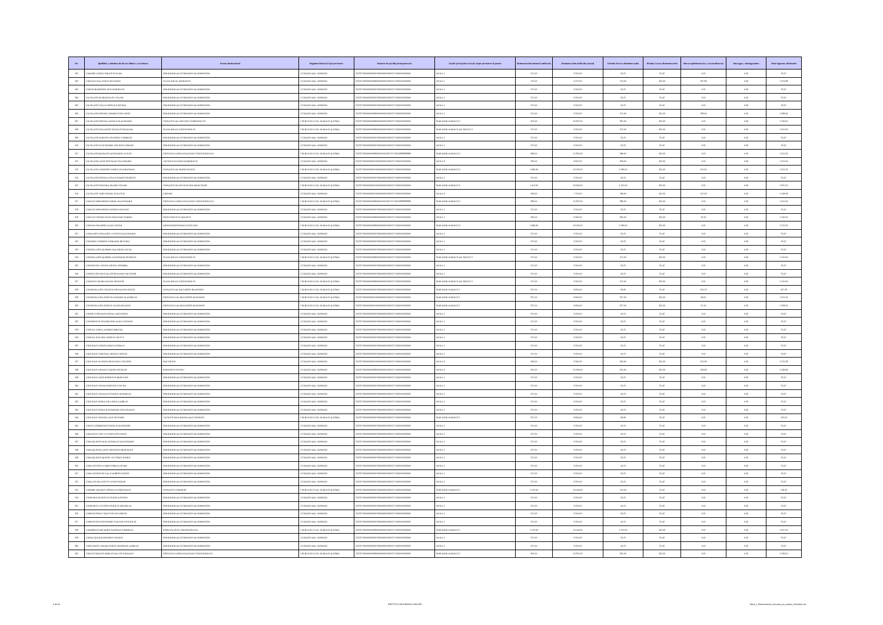| No. | Apellidos y nombres de los servidores y servidoras | Puesto Institucional | Regimen laboral al que pertenece | Número de partida presupuestaria | Grado jerárquico o escala al que pertenece el puesto | Remuneración mensual unificada | Remuneración unificada (anual) | Décimo Tercera Remuneración | Décima Cuarta Remuneración | Horas suplementarias y extraordinarias | Encargos y subrogaciones | Total ingresos adicionales |
| --- | --- | --- | --- | --- | --- | --- | --- | --- | --- | --- | --- | --- |
| 301 | CEDEÑO LOOR CARLOS STEVEN | OPERADOR DE ACABADOS DE IMPRESION | 2.CODIGO DEL TRABAJO | 20220720000000008700000000500051170000100000000 | NIVEL 5 | 675,00 | 8.100,00 | 56,25 | 35,42 | 0,00 | 0,00 | 91,67 |
| 302 | CEPEDA COLLANTES RICARDO | AUXILIAR DE IMPRENTA | 2.CODIGO DEL TRABAJO | 20220720000000008600000000100051170000100000000 | NIVEL 1 | 531,00 | 6.372,00 | 531,00 | 425,00 | 297,88 | 0,00 | 1.253,88 |
| 303 | CERON BURBANO ANA MARIHTZA | OPERADOR DE ACABADOS DE IMPRESION | 2.CODIGO DEL TRABAJO | 20220720000000008700000000500051170000100000000 | NIVEL 5 | 675,00 | 8.100,00 | 56,25 | 35,42 | 0,00 | 0,00 | 91,67 |
| 304 | CEVALLOS ALMEIDA KATY PILAR | OPERADOR DE ACABADOS DE IMPRESION | 2.CODIGO DEL TRABAJO | 20220720000000008700000000500051170000100000000 | NIVEL 5 | 675,00 | 8.100,00 | 56,25 | 35,42 | 0,00 | 0,00 | 91,67 |
| 305 | CEVALLOS CALLE PRISCILA NICOLE | OPERADOR DE ACABADOS DE IMPRESION | 2.CODIGO DEL TRABAJO | 20220720000000008700000000500051170000100000000 | NIVEL 5 | 675,00 | 8.100,00 | 56,25 | 35,42 | 0,00 | 0,00 | 91,67 |
| 306 | CEVALLOS ESPINEL ANDRES SANTIAGO | OPERADOR DE ACABADOS DE IMPRESION | 2.CODIGO DEL TRABAJO | 20220720000000008600000000100051170000200000000 | NIVEL 5 | 675,00 | 8.100,00 | 675,00 | 425,00 | 388,64 | 0,00 | 1.488,64 |
| 307 | CEVALLOS ESPINEL DANILO ALEJANDRO | ANALISTA DE GESTION CORPORATIVA | 1.SERVICIO CIVIL PUBLICO (LOSEP) | 20220720000000008600000000100051170000100000000 | SERVIDOR PUBLICO 2 | 901,00 | 10.812,00 | 901,00 | 425,00 | 0,00 | 0,00 | 1.326,00 |
| 308 | CEVALLOS GALLEGOS NATALIA SOLEDAD | AUXILIAR EN CARTOGRAFIA | 1.SERVICIO CIVIL PUBLICO (LOSEP) | 20220720000000008600000000100051170000100000000 | SERVIDOR PUBLICO DE APOYO 3 | 675,00 | 8.100,00 | 675,00 | 425,00 | 0,00 | 0,00 | 1.100,00 |
| 309 | CEVALLOS GERMAN ANTHONY FABRICIO | OPERADOR DE ACABADOS DE IMPRESION | 2.CODIGO DEL TRABAJO | 20220720000000008700000000500051170000100000000 | NIVEL 5 | 675,00 | 8.100,00 | 56,25 | 35,42 | 0,00 | 0,00 | 91,67 |
| 310 | CEVALLOS GUACHAMIN TATIANA LORENA | OPERADOR DE ACABADOS DE IMPRESION | 2.CODIGO DEL TRABAJO | 20220720000000008700000000500051170000100000000 | NIVEL 5 | 675,00 | 8.100,00 | 56,25 | 35,42 | 0,00 | 0,00 | 91,67 |
| 311 | CEVALLOS HIDALGO LEONARDO FLAVIO | ASISTENTE ESPECIALIZADO CARTOGRAFIA II | 1.SERVICIO CIVIL PUBLICO (LOSEP) | 20220720000000008600001001000711700202888888888 | SERVIDOR PUBLICO 3 | 986,00 | 11.832,00 | 986,00 | 425,00 | 0,00 | 0,00 | 1.411,00 |
| 312 | CEVALLOS LEMA OSWALDO ALEJANDRO | TECNICO EN MANTENIMIENTO | 2.CODIGO DEL TRABAJO | 20220720000000001000000000100051170000100000000 | NIVEL 9 | 826,00 | 9.912,00 | 826,00 | 425,00 | 0,00 | 0,00 | 1.251,00 |
| 313 | CEVALLOS LONDOÑO MARITZA FERNANDA | ANALISTA DE PRESUPUESTO | 1.SERVICIO CIVIL PUBLICO (LOSEP) | 20220720000000001000000000100051170000100000000 | SERVIDOR PUBLICO 4 | 1.086,00 | 13.032,00 | 1.086,00 | 425,00 | 100,20 | 0,00 | 1.611,20 |
| 314 | CEVALLOS PORTILLA ALEXANDRA PATRICIA | OPERADOR DE ACABADOS DE IMPRESION | 2.CODIGO DEL TRABAJO | 20220720000000008700000000500051170000100000000 | NIVEL 5 | 675,00 | 8.100,00 | 56,25 | 35,42 | 0,00 | 0,00 | 91,67 |
| 315 | CEVALLOS SANCHEZ PEDRO XAVIER | ANALISTA INVESTIGACION MERCADOS | 1.SERVICIO CIVIL PUBLICO (LOSEP) | 20220720000000001000000000100051170000100000000 | SERVIDOR PUBLICO 6 | 1.412,00 | 16.944,00 | 1.412,00 | 425,00 | 0,00 | 0,00 | 1.837,00 |
| 316 | CEVALLOS TORO ANGEL AUGUSTO | CHOFER | 2.CODIGO DEL TRABAJO | 20220720000000001000000000100051170000100000000 | NIVEL 9 | 596,00 | 7.152,00 | 596,00 | 425,00 | 147,08 | 0,00 | 1.168,08 |
| 317 | CHALCO BARAHONA IRENE ALEXANDRA | ASISTENTE ESPECIALIZADO CARTOGRAFIA II | 1.SERVICIO CIVIL PUBLICO (LOSEP) | 20220720000000008600001001000711700202888888888 | SERVIDOR PUBLICO 3 | 986,00 | 11.832,00 | 986,00 | 425,00 | 0,00 | 0,00 | 1.411,00 |
| 318 | CHALCO BARAHONA MARIA EUGENIA | OPERADOR DE ACABADOS DE IMPRESION | 2.CODIGO DEL TRABAJO | 20220720000000008700000000500051170000100000000 | NIVEL 5 | 675,00 | 8.100,00 | 56,25 | 35,42 | 0,00 | 0,00 | 91,67 |
| 319 | CHALCO SANDOVALIN SEGUNDO ANIBAL | MONTAJISTA PLAQUISTA | 2.CODIGO DEL TRABAJO | 20220720000000008600000000100051170000100000000 | NIVEL 5 | 695,00 | 8.340,00 | 695,00 | 425,00 | 26,10 | 0,00 | 1.146,10 |
| 320 | CHALEN PAZMIÑO JULIO CESAR | DISENADOR PRODUCCION IGM | 1.SERVICIO CIVIL PUBLICO (LOSEP) | 20220720000000008600000000100051170000100000000 | SERVIDOR PUBLICO 4 | 1.086,00 | 13.032,00 | 1.086,00 | 425,00 | 0,00 | 0,00 | 1.511,00 |
| 321 | CHALUISA CHALUISA VIVIANA ALEXANDRA | OPERADOR DE ACABADOS DE IMPRESION | 2.CODIGO DEL TRABAJO | 20220720000000008700000000500051170000100000000 | NIVEL 5 | 675,00 | 8.100,00 | 56,25 | 35,42 | 0,00 | 0,00 | 91,67 |
| 322 | CHAMBA CARRION MARLENE BEATRIZ | OPERADOR DE ACABADOS DE IMPRESION | 2.CODIGO DEL TRABAJO | 20220720000000008700000000500051170000100000000 | NIVEL 5 | 675,00 | 8.100,00 | 56,25 | 35,42 | 0,00 | 0,00 | 91,67 |
| 323 | CHANALUISA QUISHPE EDUARDO DAVID | OPERADOR DE ACABADOS DE IMPRESION | 2.CODIGO DEL TRABAJO | 20220720000000008700000000500051170000100000000 | NIVEL 5 | 675,00 | 8.100,00 | 56,25 | 35,42 | 0,00 | 0,00 | 91,67 |
| 324 | CHANALUISA QUISHPE LEONARDO PATRICIO | AUXILIAR EN CARTOGRAFIA | 1.SERVICIO CIVIL PUBLICO (LOSEP) | 20220720000000008600000000100051170000100000000 | SERVIDOR PUBLICO DE APOYO 3 | 675,00 | 8.100,00 | 675,00 | 425,00 | 0,00 | 0,00 | 1.100,00 |
| 325 | CHANATAXI TUPIZA GRACE MARIBEL | OPERADOR DE ACABADOS DE IMPRESION | 2.CODIGO DEL TRABAJO | 20220720000000008700000000500051170000100000000 | NIVEL 5 | 675,00 | 8.100,00 | 56,25 | 35,42 | 0,00 | 0,00 | 91,67 |
| 326 | CHANCUSIG BUSTILLOS SEGUNDO NICANOR | OPERADOR DE ACABADOS DE IMPRESION | 2.CODIGO DEL TRABAJO | 20220720000000008700000000500051170000100000000 | NIVEL 5 | 675,00 | 8.100,00 | 56,25 | 35,42 | 0,00 | 0,00 | 91,67 |
| 327 | CHANGO FREIRE EDWIN PATRICIO | AUXILIAR EN CARTOGRAFIA | 1.SERVICIO CIVIL PUBLICO (LOSEP) | 20220720000000008600000000100051170000100000000 | SERVIDOR PUBLICO DE APOYO 3 | 675,00 | 8.100,00 | 675,00 | 425,00 | 0,00 | 0,00 | 1.100,00 |
| 328 | CHANGOLUISA CAIZAGUANO DIANA ROCIO | ANALISTA DE RECURSOS HUMANOS | 1.SERVICIO CIVIL PUBLICO (LOSEP) | 20220720000000008700000000500051170000100000000 | SERVIDOR PUBLICO 1 | 817,00 | 9.804,00 | 68,08 | 35,42 | 203,78 | 0,00 | 307,28 |
| 329 | CHANGOLUISA ZAPATA LOURDES ELIZABETH | ASISTENTE DE RECURSOS HUMANOS | 1.SERVICIO CIVIL PUBLICO (LOSEP) | 20220720000000001000000000100051170000100000000 | SERVIDOR PUBLICO 1 | 817,00 | 9.804,00 | 817,00 | 425,00 | 69,61 | 0,00 | 1.311,61 |
| 330 | CHANGOLUISA ZAPATA VILMA PAULINA | ASISTENTE DE RECURSOS HUMANOS | 1.SERVICIO CIVIL PUBLICO (LOSEP) | 20220720000000001000000000100051170000100000000 | SERVIDOR PUBLICO 1 | 817,00 | 9.804,00 | 817,00 | 425,00 | 67,56 | 0,00 | 1.309,56 |
| 331 | CHARCO SISLEMA ANGEL GEOVANNY | OPERADOR DE ACABADOS DE IMPRESION | 2.CODIGO DEL TRABAJO | 20220720000000008700000000500051170000100000000 | NIVEL 5 | 675,00 | 8.100,00 | 56,25 | 35,42 | 0,00 | 0,00 | 91,67 |
| 332 | CHASIPANTA SOLORZANO LEIDY SUSANA | OPERADOR DE ACABADOS DE IMPRESION | 2.CODIGO DEL TRABAJO | 20220720000000008700000000500051170000100000000 | NIVEL 5 | 675,00 | 8.100,00 | 56,25 | 35,42 | 0,00 | 0,00 | 91,67 |
| 333 | CHAVEZ LOPEZ ZAMIRA ABIGAIL | OPERADOR DE ACABADOS DE IMPRESION | 2.CODIGO DEL TRABAJO | 20220720000000008700000000500051170000100000000 | NIVEL 5 | 675,00 | 8.100,00 | 56,25 | 35,42 | 0,00 | 0,00 | 91,67 |
| 334 | CHAVEZ PUETATE HARVEY RUSTY | OPERADOR DE ACABADOS DE IMPRESION | 2.CODIGO DEL TRABAJO | 20220720000000008700000000500051170000100000000 | NIVEL 5 | 675,00 | 8.100,00 | 56,25 | 35,42 | 0,00 | 0,00 | 91,67 |
| 335 | CHICAIZA CANDO ERIKA DANIELA | OPERADOR DE ACABADOS DE IMPRESION | 2.CODIGO DEL TRABAJO | 20220720000000008700000000500051170000100000000 | NIVEL 5 | 675,00 | 8.100,00 | 56,25 | 35,42 | 0,00 | 0,00 | 91,67 |
| 336 | CHICAIZA CARVAJAL MONICA ROCIO | OPERADOR DE ACABADOS DE IMPRESION | 2.CODIGO DEL TRABAJO | 20220720000000008700000000500051170000100000000 | NIVEL 5 | 675,00 | 8.100,00 | 56,25 | 35,42 | 0,00 | 0,00 | 91,67 |
| 337 | CHICAIZA GUAMAN SEGUNDO CACIANO | MECANICO | 2.CODIGO DEL TRABAJO | 20220720000000001000000000100051170000100000000 | NIVEL 9 | 695,00 | 8.340,00 | 695,00 | 425,00 | 150,38 | 0,00 | 1.270,38 |
| 338 | CHICAIZA TIRADO LINDON PATRICIO | PRENSISTA OFFSET | 2.CODIGO DEL TRABAJO | 20220720000000008600000000100051170000100000000 | NIVEL 9 | 855,00 | 10.260,00 | 855,00 | 425,00 | 169,69 | 0,00 | 1.449,69 |
| 339 | CHICAIZA VERA HISBANYA BERYENIS | OPERADOR DE ACABADOS DE IMPRESION | 2.CODIGO DEL TRABAJO | 20220720000000008700000000500051170000100000000 | NIVEL 5 | 675,00 | 8.100,00 | 56,25 | 35,42 | 0,00 | 0,00 | 91,67 |
| 340 | CHICAIZA VINUEZA BRYAN STEVEN | OPERADOR DE ACABADOS DE IMPRESION | 2.CODIGO DEL TRABAJO | 20220720000000008700000000500051170000100000000 | NIVEL 5 | 675,00 | 8.100,00 | 56,25 | 35,42 | 0,00 | 0,00 | 91,67 |
| 341 | CHICAIZA VINUEZA MYRIAM JEANNETH | OPERADOR DE ACABADOS DE IMPRESION | 2.CODIGO DEL TRABAJO | 20220720000000008700000000500051170000100000000 | NIVEL 5 | 675,00 | 8.100,00 | 56,25 | 35,42 | 0,00 | 0,00 | 91,67 |
| 342 | CHICAIZA YANEZ GIULIANA LIZBETH | OPERADOR DE ACABADOS DE IMPRESION | 2.CODIGO DEL TRABAJO | 20220720000000008700000000500051170000100000000 | NIVEL 5 | 675,00 | 8.100,00 | 56,25 | 35,42 | 0,00 | 0,00 | 91,67 |
| 343 | CHICAIZA YANEZ KATHERINE MAGDALENA | OPERADOR DE ACABADOS DE IMPRESION | 2.CODIGO DEL TRABAJO | 20220720000000008700000000500051170000100000000 | NIVEL 5 | 675,00 | 8.100,00 | 56,25 | 35,42 | 0,00 | 0,00 | 91,67 |
| 344 | CHICAIZA YANGOL LUIS ANTONIO | TECNICO SEGURIDAD ELECTRONICO | 1.SERVICIO CIVIL PUBLICO (LOSEP) | 20220720000000008700000000500051170000100000000 | SERVIDOR PUBLICO 1 | 817,00 | 9.804,00 | 68,08 | 35,42 | 0,00 | 0,00 | 103,50 |
| 345 | CHICO ZAMBRANO ANGELA ADAMARIS | OPERADOR DE ACABADOS DE IMPRESION | 2.CODIGO DEL TRABAJO | 20220720000000008700000000500051170000100000000 | NIVEL 5 | 675,00 | 8.100,00 | 56,25 | 35,42 | 0,00 | 0,00 | 91,67 |
| 346 | CHILAN PUTAN VIVIANA ESTEFANIA | OPERADOR DE ACABADOS DE IMPRESION | 2.CODIGO DEL TRABAJO | 20220720000000008700000000500051170000100000000 | NIVEL 5 | 675,00 | 8.100,00 | 56,25 | 35,42 | 0,00 | 0,00 | 91,67 |
| 347 | CHILIQUINGA DIAZ MARIELA ALEXANDRA | OPERADOR DE ACABADOS DE IMPRESION | 2.CODIGO DEL TRABAJO | 20220720000000008700000000500051170000100000000 | NIVEL 5 | 675,00 | 8.100,00 | 56,25 | 35,42 | 0,00 | 0,00 | 91,67 |
| 348 | CHILIQUINGA LEON JOHANNA MERCEDES | OPERADOR DE ACABADOS DE IMPRESION | 2.CODIGO DEL TRABAJO | 20220720000000008700000000500051170000100000000 | NIVEL 5 | 675,00 | 8.100,00 | 56,25 | 35,42 | 0,00 | 0,00 | 91,67 |
| 349 | CHILIQUINGA QUISPE VICTORIA MARIA | OPERADOR DE ACABADOS DE IMPRESION | 2.CODIGO DEL TRABAJO | 20220720000000008700000000500051170000100000000 | NIVEL 5 | 675,00 | 8.100,00 | 56,25 | 35,42 | 0,00 | 0,00 | 91,67 |
| 350 | CHILLAGANA FLORES PABLO JAVIER | OPERADOR DE ACABADOS DE IMPRESION | 2.CODIGO DEL TRABAJO | 20220720000000008700000000500051170000100000000 | NIVEL 5 | 675,00 | 8.100,00 | 56,25 | 35,42 | 0,00 | 0,00 | 91,67 |
| 351 | CHILLAGANA SEVILLA JERSON ISAIAS | OPERADOR DE ACABADOS DE IMPRESION | 2.CODIGO DEL TRABAJO | 20220720000000008700000000500051170000100000000 | NIVEL 5 | 675,00 | 8.100,00 | 56,25 | 35,42 | 0,00 | 0,00 | 91,67 |
| 352 | CHILLAN PILLAJO SYLVANA NOEMI | OPERADOR DE ACABADOS DE IMPRESION | 2.CODIGO DEL TRABAJO | 20220720000000008700000000500051170000100000000 | NIVEL 5 | 675,00 | 8.100,00 | 56,25 | 35,42 | 0,00 | 0,00 | 91,67 |
| 353 | CHIMBO MEDINA GISSELIA MARGARITA | ANALISTA COMPRAS | 1.SERVICIO CIVIL PUBLICO (LOSEP) | 20220720000000008700000000500051170000100000000 | SERVIDOR PUBLICO 5 | 1.212,00 | 14.544,00 | 101,00 | 35,42 | 0,00 | 0,00 | 136,42 |
| 354 | CHINCHIN AMAGUA FATIMA DAYANA | OPERADOR DE ACABADOS DE IMPRESION | 2.CODIGO DEL TRABAJO | 20220720000000008700000000500051170000100000000 | NIVEL 5 | 675,00 | 8.100,00 | 56,25 | 35,42 | 0,00 | 0,00 | 91,67 |
| 355 | CHINCHIN TITUAÑA PATRICIA MICHELLE | OPERADOR DE ACABADOS DE IMPRESION | 2.CODIGO DEL TRABAJO | 20220720000000008700000000500051170000100000000 | NIVEL 5 | 675,00 | 8.100,00 | 56,25 | 35,42 | 0,00 | 0,00 | 91,67 |
| 356 | CHIPANTASHI CAIZA STALIN FABIAN | OPERADOR DE ACABADOS DE IMPRESION | 2.CODIGO DEL TRABAJO | 20220720000000008700000000500051170000100000000 | NIVEL 5 | 675,00 | 8.100,00 | 56,25 | 35,42 | 0,00 | 0,00 | 91,67 |
| 357 | CHIPANTASI ANGAMARCA BLANCA PATRICIA | OPERADOR DE ACABADOS DE IMPRESION | 2.CODIGO DEL TRABAJO | 20220720000000008700000000500051170000100000000 | NIVEL 5 | 675,00 | 8.100,00 | 56,25 | 35,42 | 0,00 | 0,00 | 91,67 |
| 358 | CHIRIBOGA BECERRA AMANDA GABRIELA | ESPECIALISTA CARTOGRAFIA II | 1.SERVICIO CIVIL PUBLICO (LOSEP) | 20220720000000008600000000100051170000100000000 | SERVIDOR PUBLICO 5 | 1.212,00 | 14.544,00 | 1.212,00 | 425,00 | 0,00 | 0,00 | 1.637,00 |
| 359 | CHOEZ QUIJIJE BALBINA JAZMIN | OPERADOR DE ACABADOS DE IMPRESION | 2.CODIGO DEL TRABAJO | 20220720000000008700000000500051170000100000000 | NIVEL 5 | 675,00 | 8.100,00 | 56,25 | 35,42 | 0,00 | 0,00 | 91,67 |
| 360 | CHOLANCO CHUQUITARCO JENNIFER LIZBETH | OPERADOR DE ACABADOS DE IMPRESION | 2.CODIGO DEL TRABAJO | 20220720000000008700000000500051170000100000000 | NIVEL 5 | 675,00 | 8.100,00 | 56,25 | 35,42 | 0,00 | 0,00 | 91,67 |
| 361 | CHUGA ORTEGA MIREYA DE LOS ANGELES | ASISTENTE ESPECIALIZADO CARTOGRAFIA I | 1.SERVICIO CIVIL PUBLICO (LOSEP) | 20220720000000008600000000100051170000100000000 | SERVIDOR PUBLICO 2 | 901,00 | 10.812,00 | 901,00 | 425,00 | 0,00 | 0,00 | 1.326,00 |
6 de 26 INSTITUTO GEOGRÁFICO MILITAR literal_c_Remuneracion_mensual_por_puesto_Diciembre.xlsx